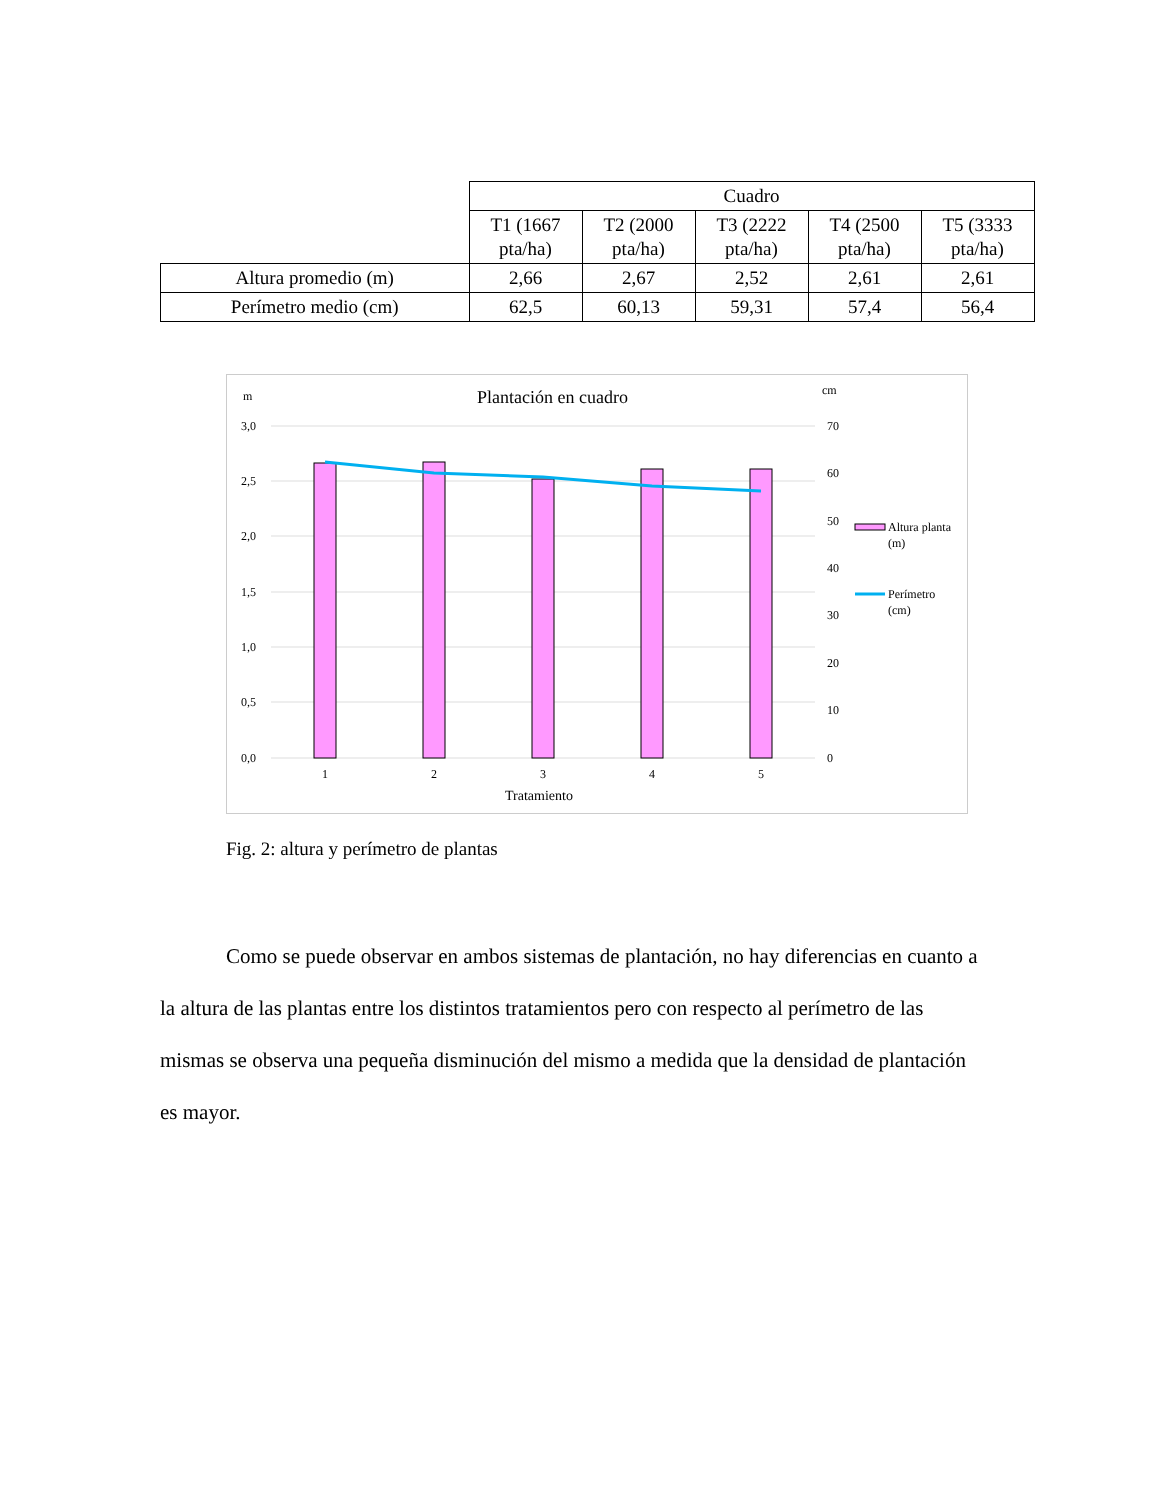| | Cuadro | | | | |
| | T1 (1667 pta/ha) | T2 (2000 pta/ha) | T3 (2222 pta/ha) | T4 (2500 pta/ha) | T5 (3333 pta/ha) |
| Altura promedio (m) | 2,66 | 2,67 | 2,52 | 2,61 | 2,61 |
| Perímetro medio (cm) | 62,5 | 60,13 | 59,31 | 57,4 | 56,4 |
m
cm
Plantación en cuadro
3,0
2,5
2,0
1,5
1,0
0,5
0,0
70
60
50
40
30
20
10
0
1
2
3
4
5
Tratamiento
Altura planta
(m)
Perímetro
(cm)
Fig. 2: altura y perímetro de plantas
Como se puede observar en ambos sistemas de plantación, no hay diferencias en cuanto a la altura de las plantas entre los distintos tratamientos pero con respecto al perímetro de las mismas se observa una pequeña disminución del mismo a medida que la densidad de plantación es mayor.